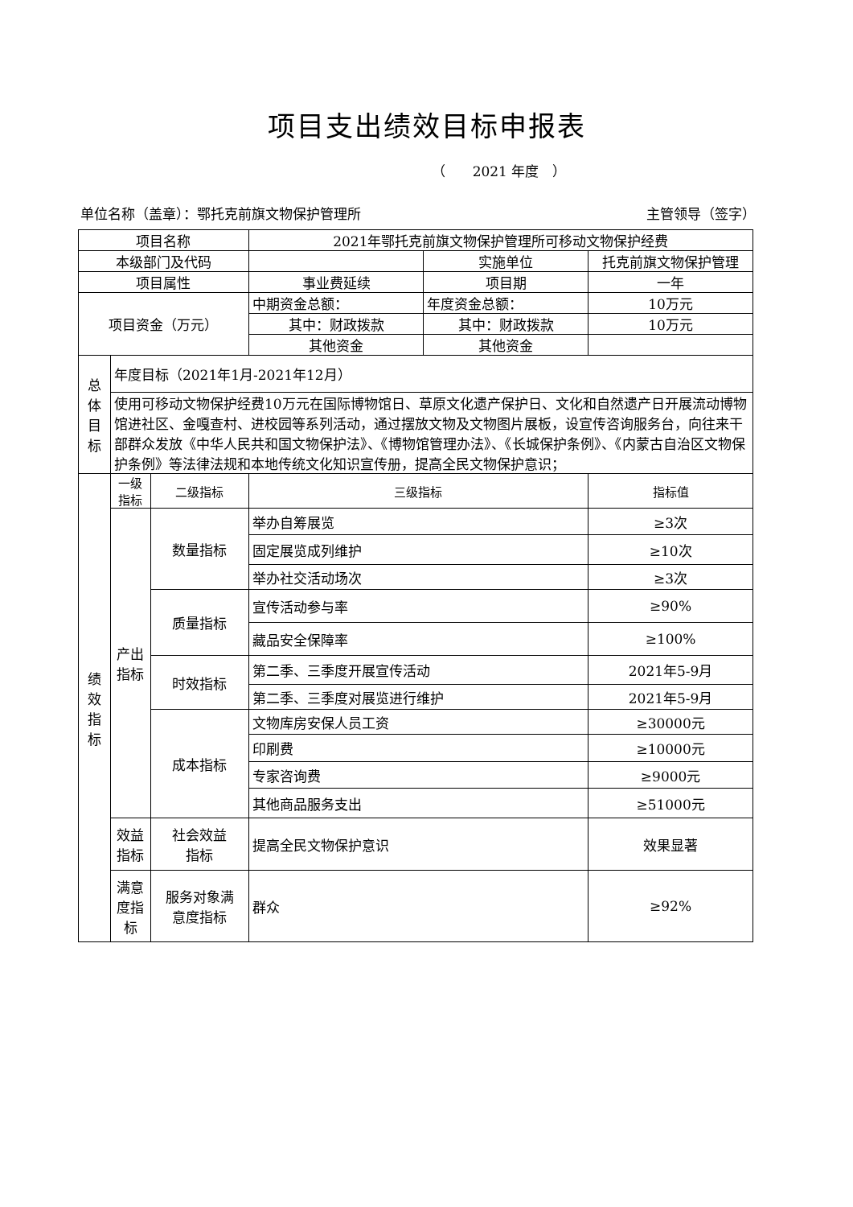项目支出绩效目标申报表
（　　2021 年度　）
单位名称（盖章）：鄂托克前旗文物保护管理所 主管领导（签字）
| 项目名称 | | | 2021年鄂托克前旗文物保护管理所可移动文物保护经费 | | |
| 本级部门及代码 | | | | 实施单位 | 托克前旗文物保护管理 |
| 项目属性 | | | 事业费延续 | 项目期 | 一年 |
| 项目资金（万元） | | | 中期资金总额： | 年度资金总额： | 10万元 |
| | | | 其中：财政拨款 | 其中：财政拨款 | 10万元 |
| | | | 其他资金 | 其他资金 | |
| 总 体 目 标 | 年度目标（2021年1月-2021年12月） | | | | |
| | 使用可移动文物保护经费10万元在国际博物馆日、草原文化遗产保护日、文化和自然遗产日开展流动博物馆进社区、金嘎查村、进校园等系列活动，通过摆放文物及文物图片展板，设宣传咨询服务台，向往来干部群众发放《中华人民共和国文物保护法》、《博物馆管理办法》、《长城保护条例》、《内蒙古自治区文物保护条例》等法律法规和本地传统文化知识宣传册，提高全民文物保护意识； | | | | |
| 绩 效 指 标 | 一级 指标 | 二级指标 | 三级指标 | | 指标值 |
| | 产出 指标 | 数量指标 | 举办自筹展览 | | ≥3次 |
| | | | 固定展览成列维护 | | ≥10次 |
| | | | 举办社交活动场次 | | ≥3次 |
| | | 质量指标 | 宣传活动参与率 | | ≥90% |
| | | | 藏品安全保障率 | | ≥100% |
| | | 时效指标 | 第二季、三季度开展宣传活动 | | 2021年5-9月 |
| | | | 第二季、三季度对展览进行维护 | | 2021年5-9月 |
| | | 成本指标 | 文物库房安保人员工资 | | ≥30000元 |
| | | | 印刷费 | | ≥10000元 |
| | | | 专家咨询费 | | ≥9000元 |
| | | | 其他商品服务支出 | | ≥51000元 |
| | 效益 指标 | 社会效益 指标 | 提高全民文物保护意识 | | 效果显著 |
| | 满意 度指 标 | 服务对象满 意度指标 | 群众 | | ≥92% |